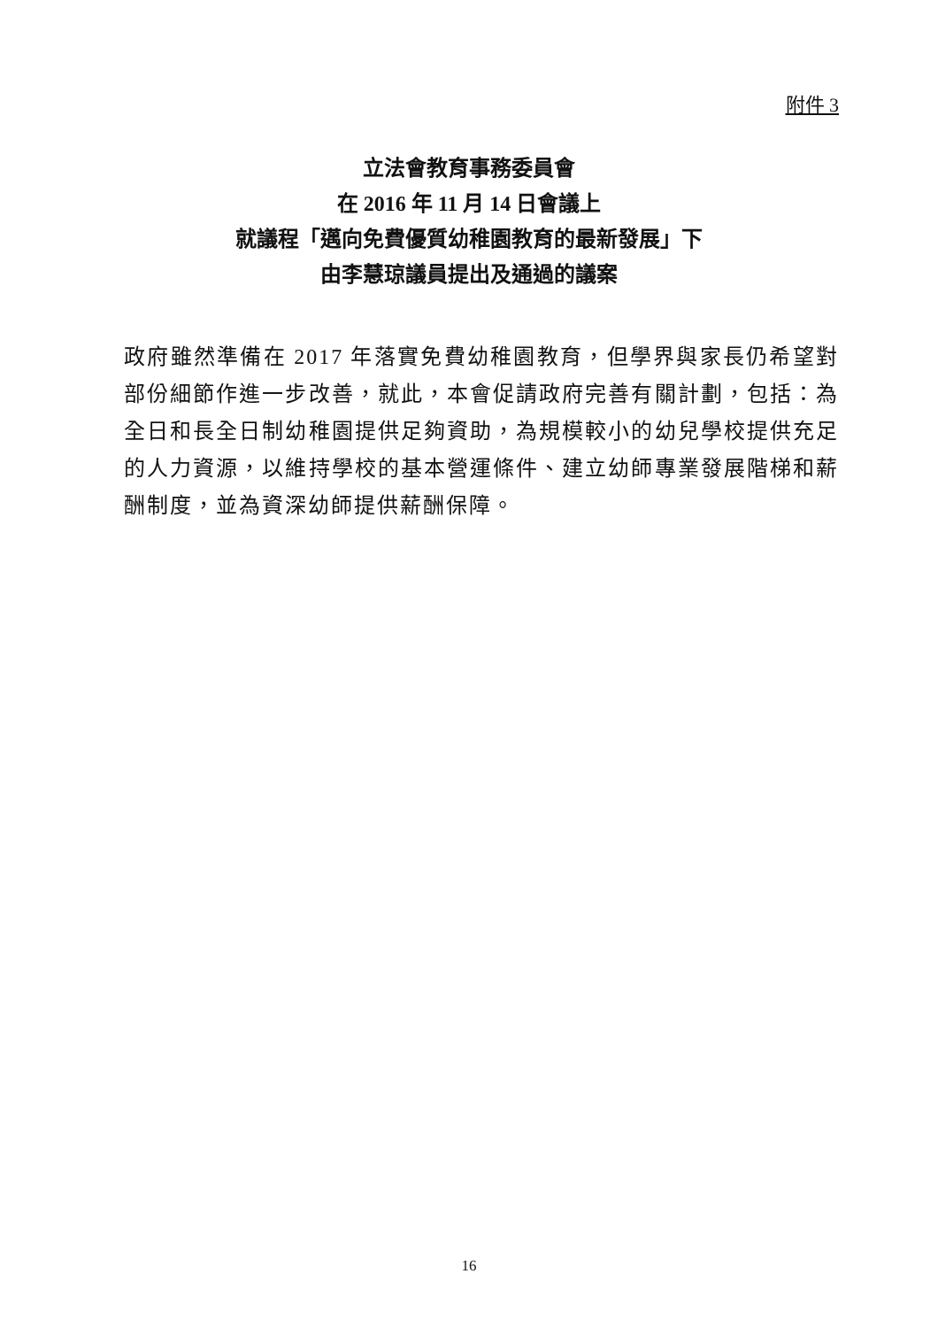附件 3
立法會教育事務委員會
在 2016 年 11 月 14 日會議上
就議程「邁向免費優質幼稚園教育的最新發展」下
由李慧琼議員提出及通過的議案
政府雖然準備在 2017 年落實免費幼稚園教育，但學界與家長仍希望對部份細節作進一步改善，就此，本會促請政府完善有關計劃，包括：為全日和長全日制幼稚園提供足夠資助，為規模較小的幼兒學校提供充足的人力資源，以維持學校的基本營運條件、建立幼師專業發展階梯和薪酬制度，並為資深幼師提供薪酬保障。
16